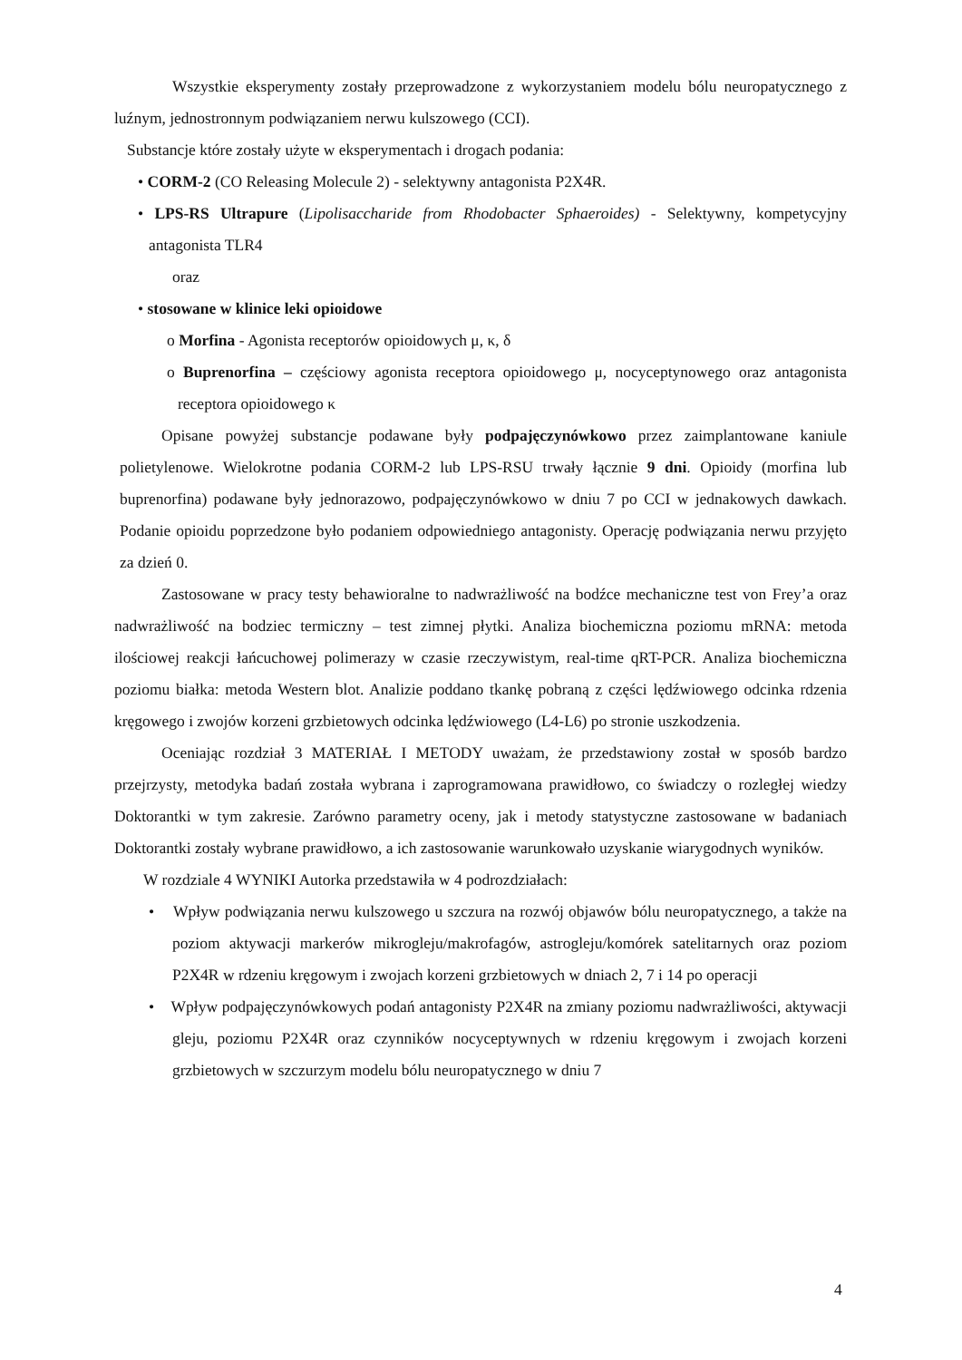Wszystkie eksperymenty zostały przeprowadzone z wykorzystaniem modelu bólu neuropatycznego z luźnym, jednostronnym podwiązaniem nerwu kulszowego (CCI).
Substancje które zostały użyte w eksperymentach i drogach podania:
• CORM-2 (CO Releasing Molecule 2) - selektywny antagonista P2X4R.
• LPS-RS Ultrapure (Lipolisaccharide from Rhodobacter Sphaeroides) - Selektywny, kompetycyjny antagonista TLR4
oraz
• stosowane w klinice leki opioidowe
o Morfina - Agonista receptorów opioidowych μ, κ, δ
o Buprenorfina – częściowy agonista receptora opioidowego μ, nocyceptynowego oraz antagonista receptora opioidowego κ
Opisane powyżej substancje podawane były podpajęczynówkowo przez zaimplantowane kaniule polietylenowe. Wielokrotne podania CORM-2 lub LPS-RSU trwały łącznie 9 dni. Opioidy (morfina lub buprenorfina) podawane były jednorazowo, podpajęczynówkowo w dniu 7 po CCI w jednakowych dawkach. Podanie opioidu poprzedzone było podaniem odpowiedniego antagonisty. Operację podwiązania nerwu przyjęto za dzień 0.
Zastosowane w pracy testy behawioralne to nadwrażliwość na bodźce mechaniczne test von Frey’a oraz nadwrażliwość na bodziec termiczny – test zimnej płytki. Analiza biochemiczna poziomu mRNA: metoda ilościowej reakcji łańcuchowej polimerazy w czasie rzeczywistym, real-time qRT-PCR. Analiza biochemiczna poziomu białka: metoda Western blot. Analizie poddano tkankę pobraną z części lędźwiowego odcinka rdzenia kręgowego i zwojów korzeni grzbietowych odcinka lędźwiowego (L4-L6) po stronie uszkodzenia.
Oceniając rozdział 3 MATERIAŁ I METODY uważam, że przedstawiony został w sposób bardzo przejrzysty, metodyka badań została wybrana i zaprogramowana prawidłowo, co świadczy o rozległej wiedzy Doktorantki w tym zakresie. Zarówno parametry oceny, jak i metody statystyczne zastosowane w badaniach Doktorantki zostały wybrane prawidłowo, a ich zastosowanie warunkowało uzyskanie wiarygodnych wyników.
W rozdziale 4 WYNIKI Autorka przedstawiła w 4 podrozdziałach:
• Wpływ podwiązania nerwu kulszowego u szczura na rozwój objawów bólu neuropatycznego, a także na poziom aktywacji markerów mikrogleju/makrofagów, astrogleju/komórek satelitarnych oraz poziom P2X4R w rdzeniu kręgowym i zwojach korzeni grzbietowych w dniach 2, 7 i 14 po operacji
• Wpływ podpajęczynówkowych podań antagonisty P2X4R na zmiany poziomu nadwrażliwości, aktywacji gleju, poziomu P2X4R oraz czynników nocyceptywnych w rdzeniu kręgowym i zwojach korzeni grzbietowych w szczurzym modelu bólu neuropatycznego w dniu 7
4